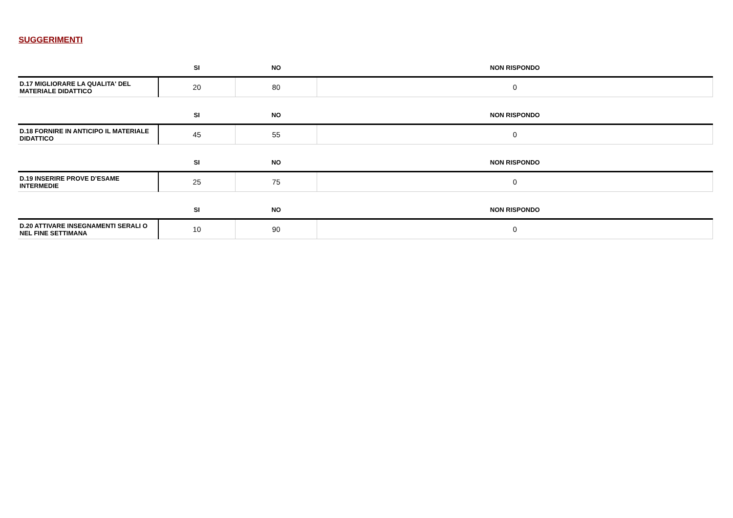SUGGERIMENTI
| | SI | NO | NON RISPONDO |
| --- | --- | --- | --- |
| D.17 MIGLIORARE LA QUALITA' DEL MATERIALE DIDATTICO | 20 | 80 | 0 |
| | SI | NO | NON RISPONDO |
| --- | --- | --- | --- |
| D.18 FORNIRE IN ANTICIPO IL MATERIALE DIDATTICO | 45 | 55 | 0 |
| | SI | NO | NON RISPONDO |
| --- | --- | --- | --- |
| D.19 INSERIRE PROVE D’ESAME INTERMEDIE | 25 | 75 | 0 |
| | SI | NO | NON RISPONDO |
| --- | --- | --- | --- |
| D.20 ATTIVARE INSEGNAMENTI SERALI O NEL FINE SETTIMANA | 10 | 90 | 0 |